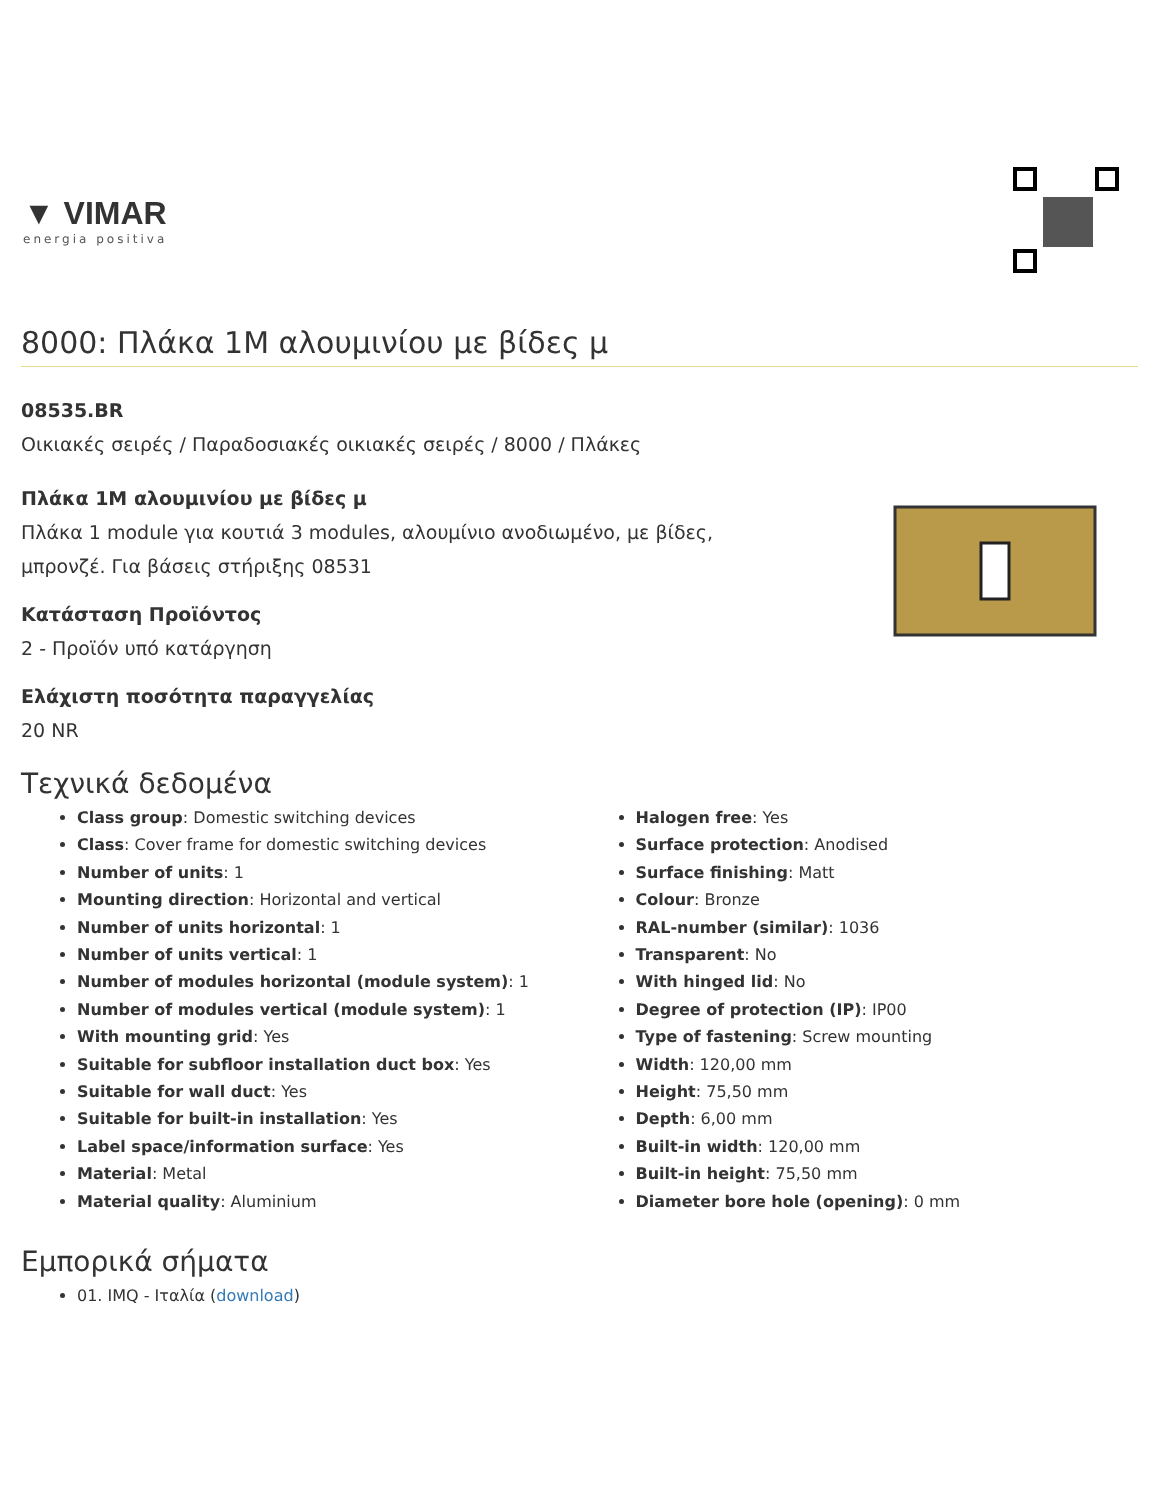▼ VIMAR
energia positiva
8000: Πλάκα 1M αλουμινίου με βίδες μ
08535.BR
Οικιακές σειρές / Παραδοσιακές οικιακές σειρές / 8000 / Πλάκες
Πλάκα 1M αλουμινίου με βίδες μ
Πλάκα 1 module για κουτιά 3 modules, αλουμίνιο ανοδιωμένο, με βίδες,
μπρονζέ. Για βάσεις στήριξης 08531
Κατάσταση Προϊόντος
2 - Προϊόν υπό κατάργηση
Ελάχιστη ποσότητα παραγγελίας
20 NR
Τεχνικά δεδομένα
Class group: Domestic switching devices
Class: Cover frame for domestic switching devices
Number of units: 1
Mounting direction: Horizontal and vertical
Number of units horizontal: 1
Number of units vertical: 1
Number of modules horizontal (module system): 1
Number of modules vertical (module system): 1
With mounting grid: Yes
Suitable for subfloor installation duct box: Yes
Suitable for wall duct: Yes
Suitable for built-in installation: Yes
Label space/information surface: Yes
Material: Metal
Material quality: Aluminium
Halogen free: Yes
Surface protection: Anodised
Surface finishing: Matt
Colour: Bronze
RAL-number (similar): 1036
Transparent: No
With hinged lid: No
Degree of protection (IP): IP00
Type of fastening: Screw mounting
Width: 120,00 mm
Height: 75,50 mm
Depth: 6,00 mm
Built-in width: 120,00 mm
Built-in height: 75,50 mm
Diameter bore hole (opening): 0 mm
Εμπορικά σήματα
01. IMQ - Ιταλία (download)